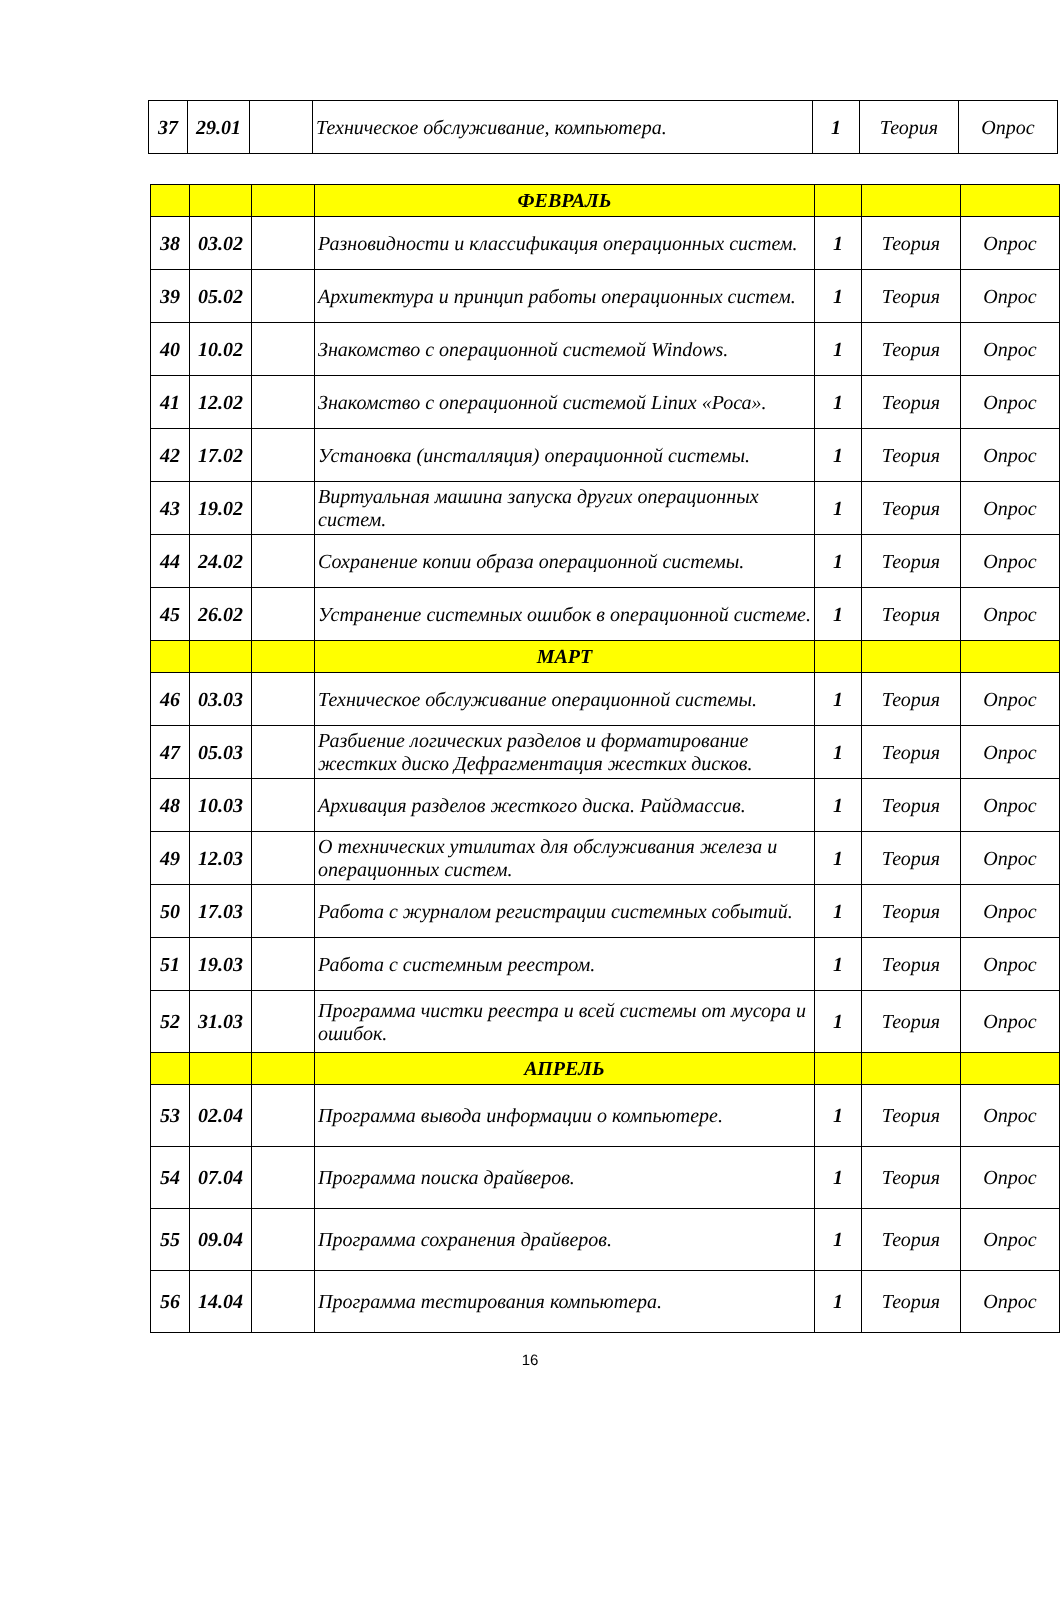| 37 | 29.01 | | Техническое обслуживание, компьютера. | 1 | Теория | Опрос |
| | | | ФЕВРАЛЬ | | | |
| 38 | 03.02 | | Разновидности и классификация операционных систем. | 1 | Теория | Опрос |
| 39 | 05.02 | | Архитектура и принцип работы операционных систем. | 1 | Теория | Опрос |
| 40 | 10.02 | | Знакомство с операционной системой Windows. | 1 | Теория | Опрос |
| 41 | 12.02 | | Знакомство с операционной системой Linux «Роса». | 1 | Теория | Опрос |
| 42 | 17.02 | | Установка (инсталляция) операционной системы. | 1 | Теория | Опрос |
| 43 | 19.02 | | Виртуальная машина запуска других операционных систем. | 1 | Теория | Опрос |
| 44 | 24.02 | | Сохранение копии образа операционной системы. | 1 | Теория | Опрос |
| 45 | 26.02 | | Устранение системных ошибок в операционной системе. | 1 | Теория | Опрос |
| | | | МАРТ | | | |
| 46 | 03.03 | | Техническое обслуживание операционной системы. | 1 | Теория | Опрос |
| 47 | 05.03 | | Разбиение логических разделов и форматирование жестких диско Дефрагментация жестких дисков. | 1 | Теория | Опрос |
| 48 | 10.03 | | Архивация разделов жесткого диска. Райдмассив. | 1 | Теория | Опрос |
| 49 | 12.03 | | О технических утилитах для обслуживания железа и операционных систем. | 1 | Теория | Опрос |
| 50 | 17.03 | | Работа с журналом регистрации системных событий. | 1 | Теория | Опрос |
| 51 | 19.03 | | Работа с системным реестром. | 1 | Теория | Опрос |
| 52 | 31.03 | | Программа чистки реестра и всей системы от мусора и ошибок. | 1 | Теория | Опрос |
| | | | АПРЕЛЬ | | | |
| 53 | 02.04 | | Программа вывода информации о компьютере. | 1 | Теория | Опрос |
| 54 | 07.04 | | Программа поиска драйверов. | 1 | Теория | Опрос |
| 55 | 09.04 | | Программа сохранения драйверов. | 1 | Теория | Опрос |
| 56 | 14.04 | | Программа тестирования компьютера. | 1 | Теория | Опрос |
16